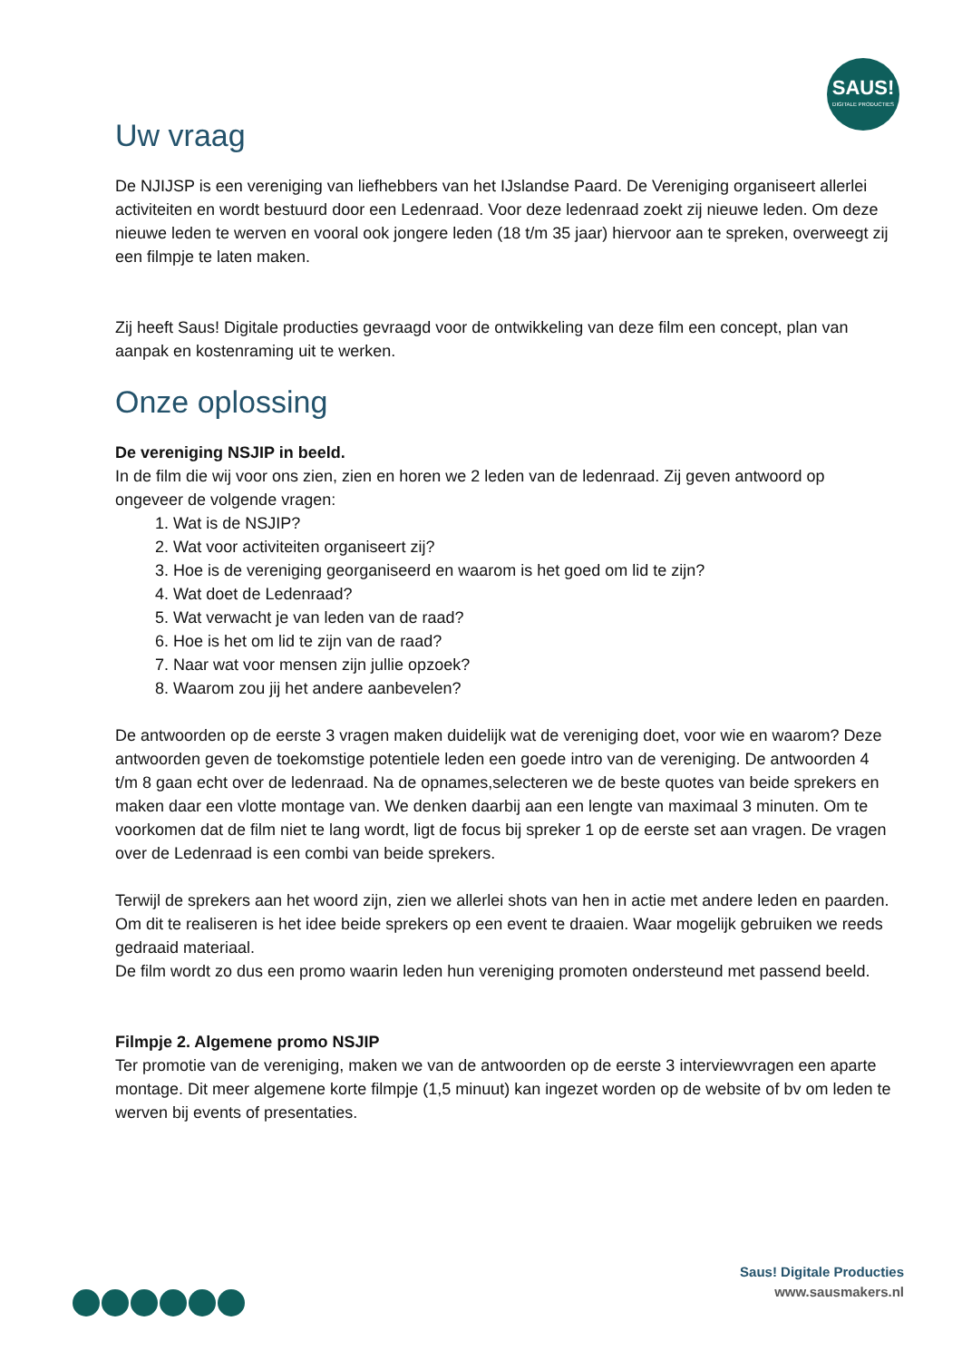SAUS!
DIGITALE PRODUCTIES
Uw vraag
De NJIJSP is een vereniging van liefhebbers van het IJslandse Paard. De Vereniging organiseert allerlei activiteiten en wordt bestuurd door een Ledenraad. Voor deze ledenraad zoekt zij nieuwe leden. Om deze nieuwe leden te werven en vooral ook jongere leden (18 t/m 35 jaar) hiervoor aan te spreken, overweegt zij een filmpje te laten maken.
Zij heeft Saus! Digitale producties gevraagd voor de ontwikkeling van deze film een concept, plan van aanpak en kostenraming uit te werken.
Onze oplossing
De vereniging NSJIP in beeld.
In de film die wij voor ons zien, zien en horen we 2 leden van de ledenraad. Zij geven antwoord op ongeveer de volgende vragen:
1. Wat is de NSJIP?
2. Wat voor activiteiten organiseert zij?
3. Hoe is de vereniging georganiseerd en waarom is het goed om lid te zijn?
4. Wat doet de Ledenraad?
5. Wat verwacht je van leden van de raad?
6. Hoe is het om lid te zijn van de raad?
7. Naar wat voor mensen zijn jullie opzoek?
8. Waarom zou jij het andere aanbevelen?
De antwoorden op de eerste 3 vragen maken duidelijk wat de vereniging doet, voor wie en waarom? Deze antwoorden geven de toekomstige potentiele leden een goede intro van de vereniging. De antwoorden 4 t/m 8 gaan echt over de ledenraad. Na de opnames,selecteren we de beste quotes van beide sprekers en maken daar een vlotte montage van. We denken daarbij aan een lengte van maximaal 3 minuten. Om te voorkomen dat de film niet te lang wordt, ligt de focus bij spreker 1 op de eerste set aan vragen. De vragen over de Ledenraad is een combi van beide sprekers.
Terwijl de sprekers aan het woord zijn, zien we allerlei shots van hen in actie met andere leden en paarden. Om dit te realiseren is het idee beide sprekers op een event te draaien. Waar mogelijk gebruiken we reeds gedraaid materiaal.
De film wordt zo dus een promo waarin leden hun vereniging promoten ondersteund met passend beeld.
Filmpje 2. Algemene promo NSJIP
Ter promotie van de vereniging, maken we van de antwoorden op de eerste 3 interviewvragen een aparte montage. Dit meer algemene korte filmpje (1,5 minuut) kan ingezet worden op de website of bv om leden te werven bij events of presentaties.
Saus! Digitale Producties
www.sausmakers.nl